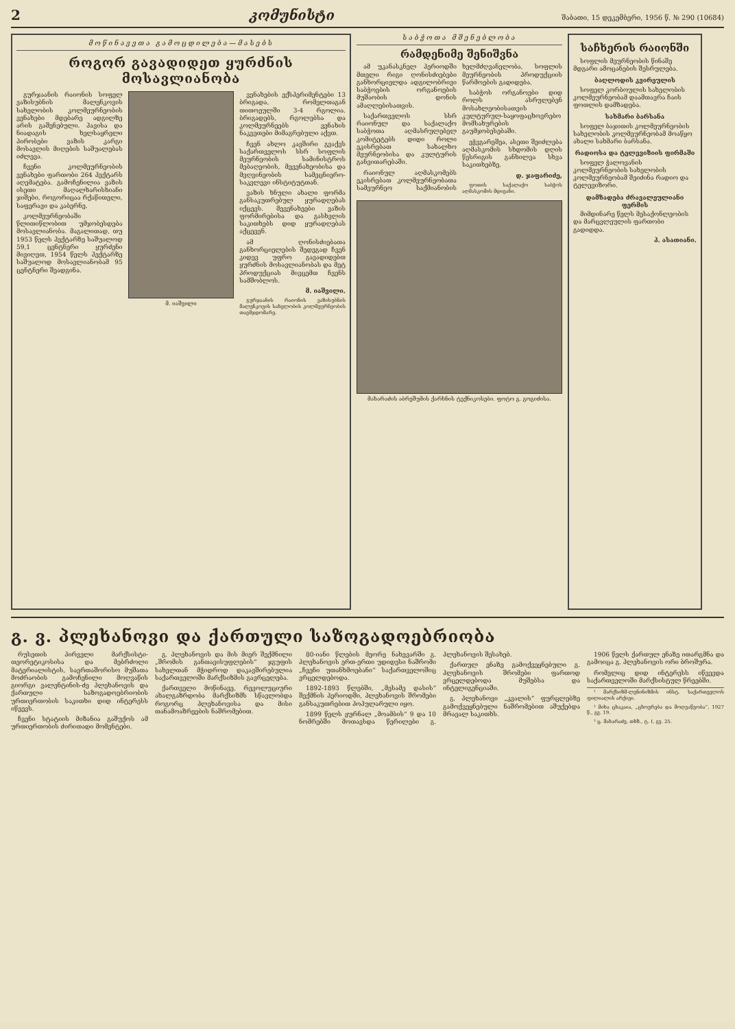2 კომუნისტი შაბათი, 15 დეკემბერი, 1956 წ. № 290 (10684)
მოწინავეთა გამოცდილება—მასებს
როგორ გავადიდეთ ყურძნის მოსავლიანობა
გურჯაანის რაიონის სოფელ ვაზისუბნის მალენკოვის სახელობის კოლმეურნეობის ვენახები მდებარე ადგილზე არის გაშენებული. ჰავისა და ნიადაგის ხელსაყრელი პირობები ვაზის კარგი მოსავლის მიღების საშუალებას იძლევა.
ჩვენი კოლმეურნეობის ვენახები ფართობი 264 ჰექტარს აღემატება. გამოჩენილია ვაზის ისეთი მაღალხარისხიანი ჯიშები, როგორიცაა რქაწითელი, საფერავი და კაბერნე.
კოლმეურნეობაში წლითიწლობით უმჯობესდება მოსავლიანობა. მაგალითად, თუ 1953 წელს ჰექტარზე საშუალოდ 59,1 ცენტნერი ყურძენი მივიღეთ, 1954 წელს ჰექტარზე საშუალოდ მოსავლიანობამ 95 ცენტნერი შეადგინა.
მ. იაშვილი
ვენახების ექსპერიმენტები 13 ბრიგადა, რომელთაგან თითოეულში 3-4 რგოლია. ბრიგადებს, რგოლებსა და კოლმეურნეებს ვენახის ნაკვეთები მიმაგრებული აქვთ.
ჩვენ ახლო კავშირი გვაქვს საქართველოს სსრ სოფლის მეურნეობის სამინისტროს მებაღეობის, მევენახეობისა და მეღვინეობის სამეცნიერო-საკვლევი ინსტიტუტთან.
ვაზის ხნული ახალი ფორმა განსაკუთრებულ ყურადღებას იქცევს. მევენახეები ვაზის ფორმირებისა და გასხვლის საკითხებს დიდ ყურადღებას აქცევენ.
ამ ღონისძიებათა განხორციელების შედეგად ჩვენ კიდევ უფრო გავადიდებთ ყურძნის მოსავლიანობას და მეტ პროდუქციას მივცემთ ჩვენს სამშობლოს.
მ. იაშვილი.
გურჯაანის რაიონის ვაზისუბნის მალენკოვის სახელობის კოლმეურნეობის თავმჯდომარე.
საბჭოთა მშენებლობა
რამდენიმე შენიშვნა
ამ უკანასკნელ პერიოდში მთელი რიგი ღონისძიებები განხორციელდა ადგილობრივი საბჭოების ორგანოების მუშაობის დონის ამაღლებისათვის.
საქართველოს სსრ რაიონულ და საქალაქო საბჭოთა აღმასრულებელ კომიტეტებს დიდი როლი ეკისრებათ სახალხო მეურნეობისა და კულტურის განვითარებაში.
რაიონულ აღმასკომებს ეკისრებათ კოლმეურნეობათა სამეურნეო საქმიანობის ხელმძღვანელობა, სოფლის მეურნეობის პროდუქციის წარმოების გადიდება.
საბჭოს ორგანოები დიდ როლს ასრულებენ მოსახლეობისათვის კულტურულ-საყოფაცხოვრებო მომსახურების გაუმჯობესებაში.
ეჭვგარეშეა, ასეთი შეიძლება აღმასკომის სხდომის დღის წესრიგის განხილვა სხვა საკითხებზე.
დ. ჯაფარიძე,
ფოთის საქალაქო საბჭოს აღმასკომის მდივანი.
მახარაძის აბრეშუმის ქარხნის ტექნიკოსები. ფოტო გ. გოგიძისა.
საჩხერის რაიონში
სოფლის მეურნეობის წინაშე მდგარი ამოცანების შესრულება.
ბაღლოდის კვირეულის
სოფელ კორბოულის სახელობის კოლმეურნეობამ დაამთავრა ჩაის ფოთლის დამზადება.
სახმარი ბარსანა
სოფელ ბაჯითის კოლმეურნეობის სახელობის კოლმეურნეობამ მოაწყო ახალი სახმარი ბარსანა.
რადიოსა და ტელევიზიის ფირმაში
სოფელ ჭალოვანის კოლმეურნეობის სახელობის კოლმეურნეობამ შეიძინა რადიო და ტელევიზორი.
დამზადება ძრავალეულიანი ფერმის
მიმდინარე წელს მესაქონლეობის და მარცვლეულის ფართობი გადიდდა.
პ. ასათიანი.
გ. ვ. პლეხანოვი და ქართული საზოგადოებრიობა
რუსეთის პირველი მარქსისტი-თეორეტიკოსისა და მებრძოლი მატერიალისტის, საერთაშორისო მუშათა მოძრაობის გამოჩენილი მოღვაწის გიორგი ვალენტინის-ძე პლეხანოვის და ქართული საზოგადოებრიობის ურთიერთობის საკითხი დიდ ინტერესს იწვევს.
ჩვენი სტატიის მიზანია გაშუქოს ამ ურთიერთობის ძირითადი მომენტები.
გ. პლეხანოვის და მის მიერ შექმნილი „შრომის განთავისუფლების“ ჯგუფის სახელთან მჭიდროდ დაკავშირებულია საქართველოში მარქსიზმის გავრცელება.
ქართველი მოწინავე, რევოლუციური ახალგაზრდობა მარქსიზმს სწავლობდა როგორც პლეხანოვისა და მისი თანამოაზრეების ნაშრომებით.
80-იანი წლების მეორე ნახევარში გ. პლეხანოვის ერთ-ერთი უდიდესი ნაშრომი „ჩვენი უთანხმოებანი“ საქართველოშიც ვრცელდებოდა.
1892-1893 წლებში, „მესამე დასის“ შექმნის პერიოდში, პლეხანოვის შრომები განსაკუთრებით პოპულარული იყო.
1899 წელს ჟურნალ „მოამბის“ 9 და 10 ნომრებში მოთავსდა წერილები გ. პლეხანოვის შესახებ.
ქართულ ენაზე გამოქვეყნებული გ. პლეხანოვის შრომები ფართოდ ვრცელდებოდა მუშებსა და ინტელიგენციაში.
გ. პლეხანოვი „კვალის“ ფურცლებზე გამოქვეყნებული ნაშრომებით აშუქებდა მრავალ საკითხს.
1906 წელს ქართულ ენაზე ითარგმნა და გამოიცა გ. პლეხანოვის ორი ბროშურა.
რომელიც დიდ ინტერესს იწვევდა საქართველოში მარქსისტულ წრეებში.
¹ მარქსიზმ-ლენინიზმის ინსტ. საქართველოს ფილიალის არქივი.
² მიხა ცხაკაია, „ცხოვრება და მოღვაწეობა“, 1927 წ., გვ. 19.
³ ც. მახარაძე, თხზ., ტ. I, გვ. 25.